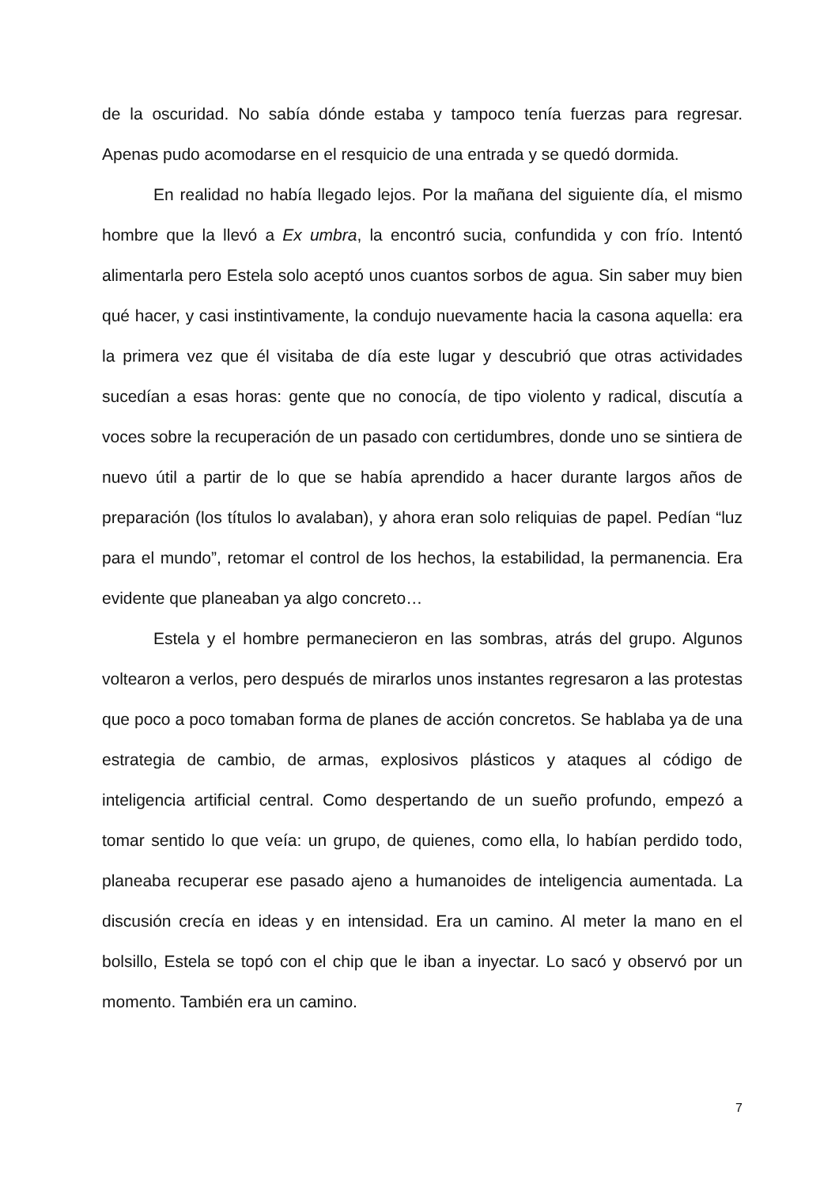de la oscuridad. No sabía dónde estaba y tampoco tenía fuerzas para regresar. Apenas pudo acomodarse en el resquicio de una entrada y se quedó dormida.
En realidad no había llegado lejos. Por la mañana del siguiente día, el mismo hombre que la llevó a Ex umbra, la encontró sucia, confundida y con frío. Intentó alimentarla pero Estela solo aceptó unos cuantos sorbos de agua. Sin saber muy bien qué hacer, y casi instintivamente, la condujo nuevamente hacia la casona aquella: era la primera vez que él visitaba de día este lugar y descubrió que otras actividades sucedían a esas horas: gente que no conocía, de tipo violento y radical, discutía a voces sobre la recuperación de un pasado con certidumbres, donde uno se sintiera de nuevo útil a partir de lo que se había aprendido a hacer durante largos años de preparación (los títulos lo avalaban), y ahora eran solo reliquias de papel. Pedían “luz para el mundo”, retomar el control de los hechos, la estabilidad, la permanencia. Era evidente que planeaban ya algo concreto…
Estela y el hombre permanecieron en las sombras, atrás del grupo. Algunos voltearon a verlos, pero después de mirarlos unos instantes regresaron a las protestas que poco a poco tomaban forma de planes de acción concretos. Se hablaba ya de una estrategia de cambio, de armas, explosivos plásticos y ataques al código de inteligencia artificial central. Como despertando de un sueño profundo, empezó a tomar sentido lo que veía: un grupo, de quienes, como ella, lo habían perdido todo, planeaba recuperar ese pasado ajeno a humanoides de inteligencia aumentada. La discusión crecía en ideas y en intensidad. Era un camino. Al meter la mano en el bolsillo, Estela se topó con el chip que le iban a inyectar. Lo sacó y observó por un momento. También era un camino.
7